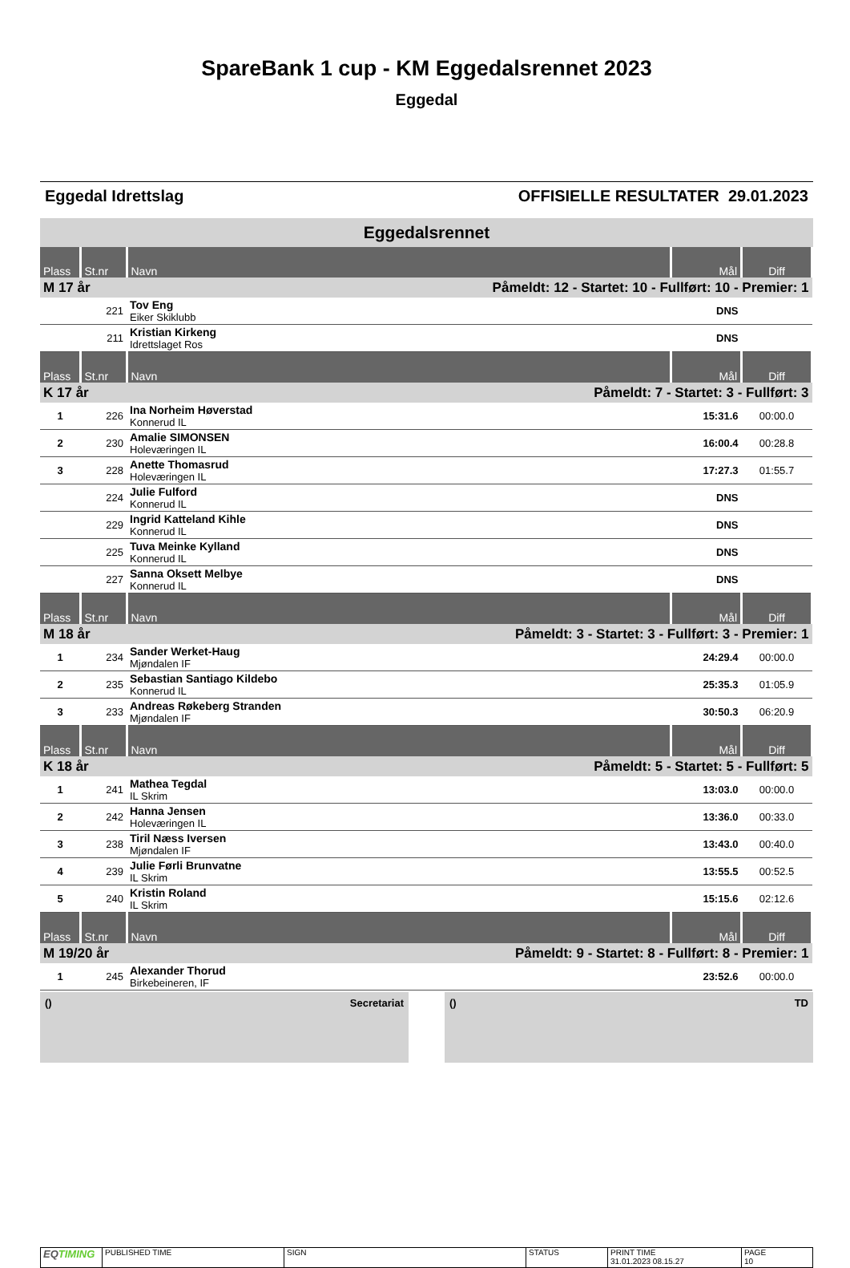SpareBank 1 cup - KM Eggedalsrennet 2023
Eggedal
Eggedal Idrettslag OFFISIELLE RESULTATER 29.01.2023
Eggedalsrennet
| Plass | St.nr | Navn | Mål | Diff |
| --- | --- | --- | --- | --- |
| M 17 år | | Påmeldt: 12 - Startet: 10 - Fullført: 10 - Premier: 1 | | |
| | 221 | Tov Eng Eiker Skiklubb | DNS | |
| | 211 | Kristian Kirkeng Idrettslaget Ros | DNS | |
| Plass | St.nr | Navn | Mål | Diff |
| K 17 år | | Påmeldt: 7 - Startet: 3 - Fullført: 3 | | |
| 1 | 226 | Ina Norheim Høverstad Konnerud IL | 15:31.6 | 00:00.0 |
| 2 | 230 | Amalie SIMONSEN Holeværingen IL | 16:00.4 | 00:28.8 |
| 3 | 228 | Anette Thomasrud Holeværingen IL | 17:27.3 | 01:55.7 |
| | 224 | Julie Fulford Konnerud IL | DNS | |
| | 229 | Ingrid Katteland Kihle Konnerud IL | DNS | |
| | 225 | Tuva Meinke Kylland Konnerud IL | DNS | |
| | 227 | Sanna Oksett Melbye Konnerud IL | DNS | |
| Plass | St.nr | Navn | Mål | Diff |
| M 18 år | | Påmeldt: 3 - Startet: 3 - Fullført: 3 - Premier: 1 | | |
| 1 | 234 | Sander Werket-Haug Mjøndalen IF | 24:29.4 | 00:00.0 |
| 2 | 235 | Sebastian Santiago Kildebo Konnerud IL | 25:35.3 | 01:05.9 |
| 3 | 233 | Andreas Røkeberg Stranden Mjøndalen IF | 30:50.3 | 06:20.9 |
| Plass | St.nr | Navn | Mål | Diff |
| K 18 år | | Påmeldt: 5 - Startet: 5 - Fullført: 5 | | |
| 1 | 241 | Mathea Tegdal IL Skrim | 13:03.0 | 00:00.0 |
| 2 | 242 | Hanna Jensen Holeværingen IL | 13:36.0 | 00:33.0 |
| 3 | 238 | Tiril Næss Iversen Mjøndalen IF | 13:43.0 | 00:40.0 |
| 4 | 239 | Julie Førli Brunvatne IL Skrim | 13:55.5 | 00:52.5 |
| 5 | 240 | Kristin Roland IL Skrim | 15:15.6 | 02:12.6 |
| Plass | St.nr | Navn | Mål | Diff |
| M 19/20 år | | Påmeldt: 9 - Startet: 8 - Fullført: 8 - Premier: 1 | | |
| 1 | 245 | Alexander Thorud Birkebeineren, IF | 23:52.6 | 00:00.0 |
() Secretariat () TD
EQTIMING
PUBLISHED TIME SIGN STATUS PRINT TIME
31.01.2023 08.15.27
PAGE
10